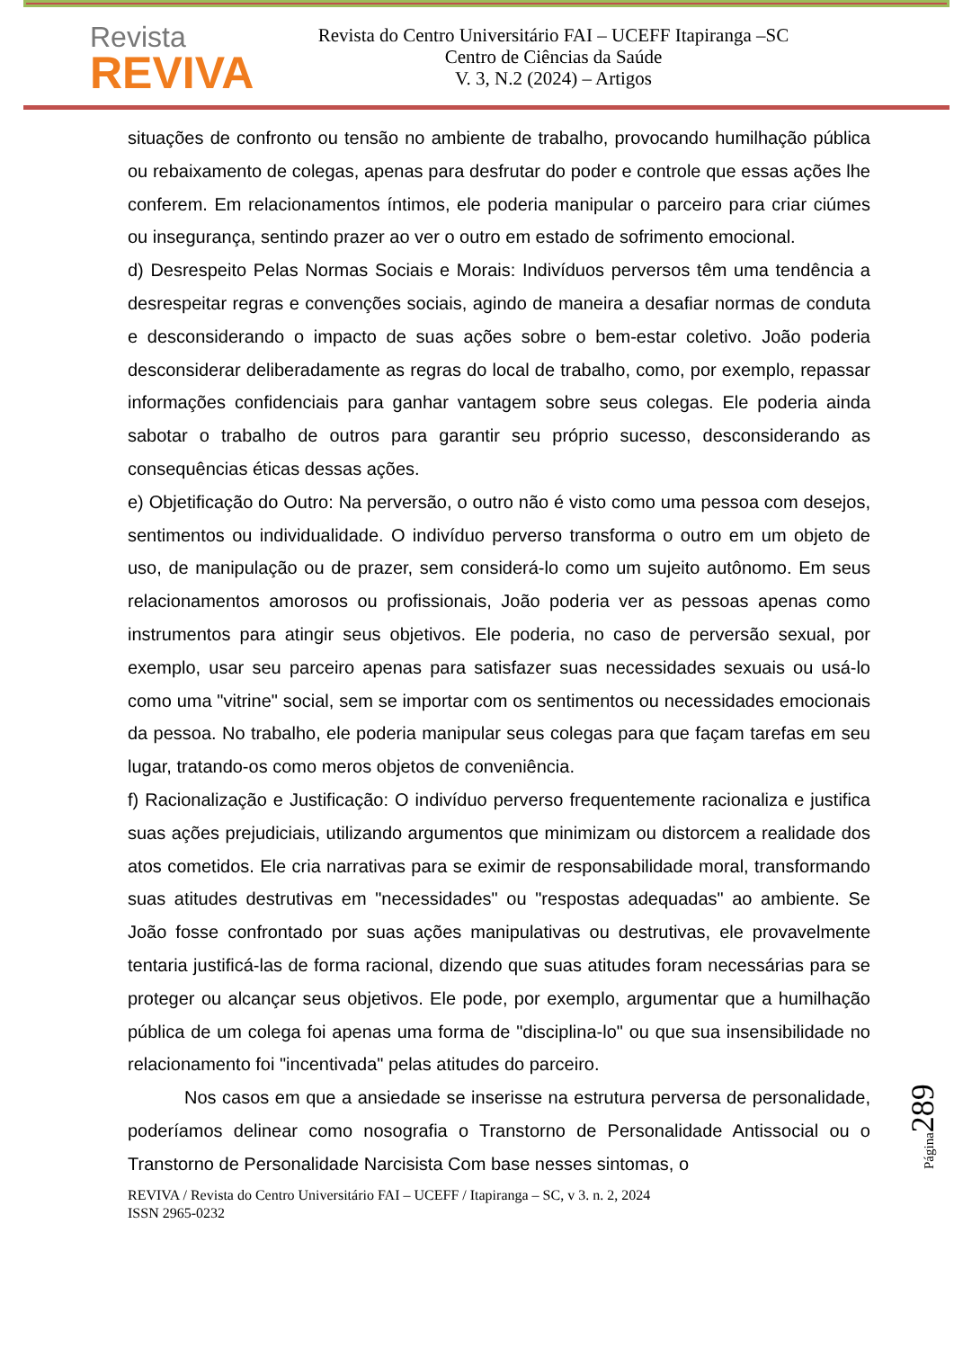Revista
REVIVA
Revista do Centro Universitário FAI – UCEFF Itapiranga –SC
Centro de Ciências da Saúde
V. 3, N.2 (2024) – Artigos
situações de confronto ou tensão no ambiente de trabalho, provocando humilhação pública ou rebaixamento de colegas, apenas para desfrutar do poder e controle que essas ações lhe conferem. Em relacionamentos íntimos, ele poderia manipular o parceiro para criar ciúmes ou insegurança, sentindo prazer ao ver o outro em estado de sofrimento emocional.
d) Desrespeito Pelas Normas Sociais e Morais: Indivíduos perversos têm uma tendência a desrespeitar regras e convenções sociais, agindo de maneira a desafiar normas de conduta e desconsiderando o impacto de suas ações sobre o bem-estar coletivo. João poderia desconsiderar deliberadamente as regras do local de trabalho, como, por exemplo, repassar informações confidenciais para ganhar vantagem sobre seus colegas. Ele poderia ainda sabotar o trabalho de outros para garantir seu próprio sucesso, desconsiderando as consequências éticas dessas ações.
e) Objetificação do Outro: Na perversão, o outro não é visto como uma pessoa com desejos, sentimentos ou individualidade. O indivíduo perverso transforma o outro em um objeto de uso, de manipulação ou de prazer, sem considerá-lo como um sujeito autônomo. Em seus relacionamentos amorosos ou profissionais, João poderia ver as pessoas apenas como instrumentos para atingir seus objetivos. Ele poderia, no caso de perversão sexual, por exemplo, usar seu parceiro apenas para satisfazer suas necessidades sexuais ou usá-lo como uma "vitrine" social, sem se importar com os sentimentos ou necessidades emocionais da pessoa. No trabalho, ele poderia manipular seus colegas para que façam tarefas em seu lugar, tratando-os como meros objetos de conveniência.
f) Racionalização e Justificação: O indivíduo perverso frequentemente racionaliza e justifica suas ações prejudiciais, utilizando argumentos que minimizam ou distorcem a realidade dos atos cometidos. Ele cria narrativas para se eximir de responsabilidade moral, transformando suas atitudes destrutivas em "necessidades" ou "respostas adequadas" ao ambiente. Se João fosse confrontado por suas ações manipulativas ou destrutivas, ele provavelmente tentaria justificá-las de forma racional, dizendo que suas atitudes foram necessárias para se proteger ou alcançar seus objetivos. Ele pode, por exemplo, argumentar que a humilhação pública de um colega foi apenas uma forma de "disciplina-lo" ou que sua insensibilidade no relacionamento foi "incentivada" pelas atitudes do parceiro.
Nos casos em que a ansiedade se inserisse na estrutura perversa de personalidade, poderíamos delinear como nosografia o Transtorno de Personalidade Antissocial ou o Transtorno de Personalidade Narcisista Com base nesses sintomas, o
REVIVA / Revista do Centro Universitário FAI – UCEFF / Itapiranga – SC, v 3. n. 2, 2024
ISSN 2965-0232
Página 289